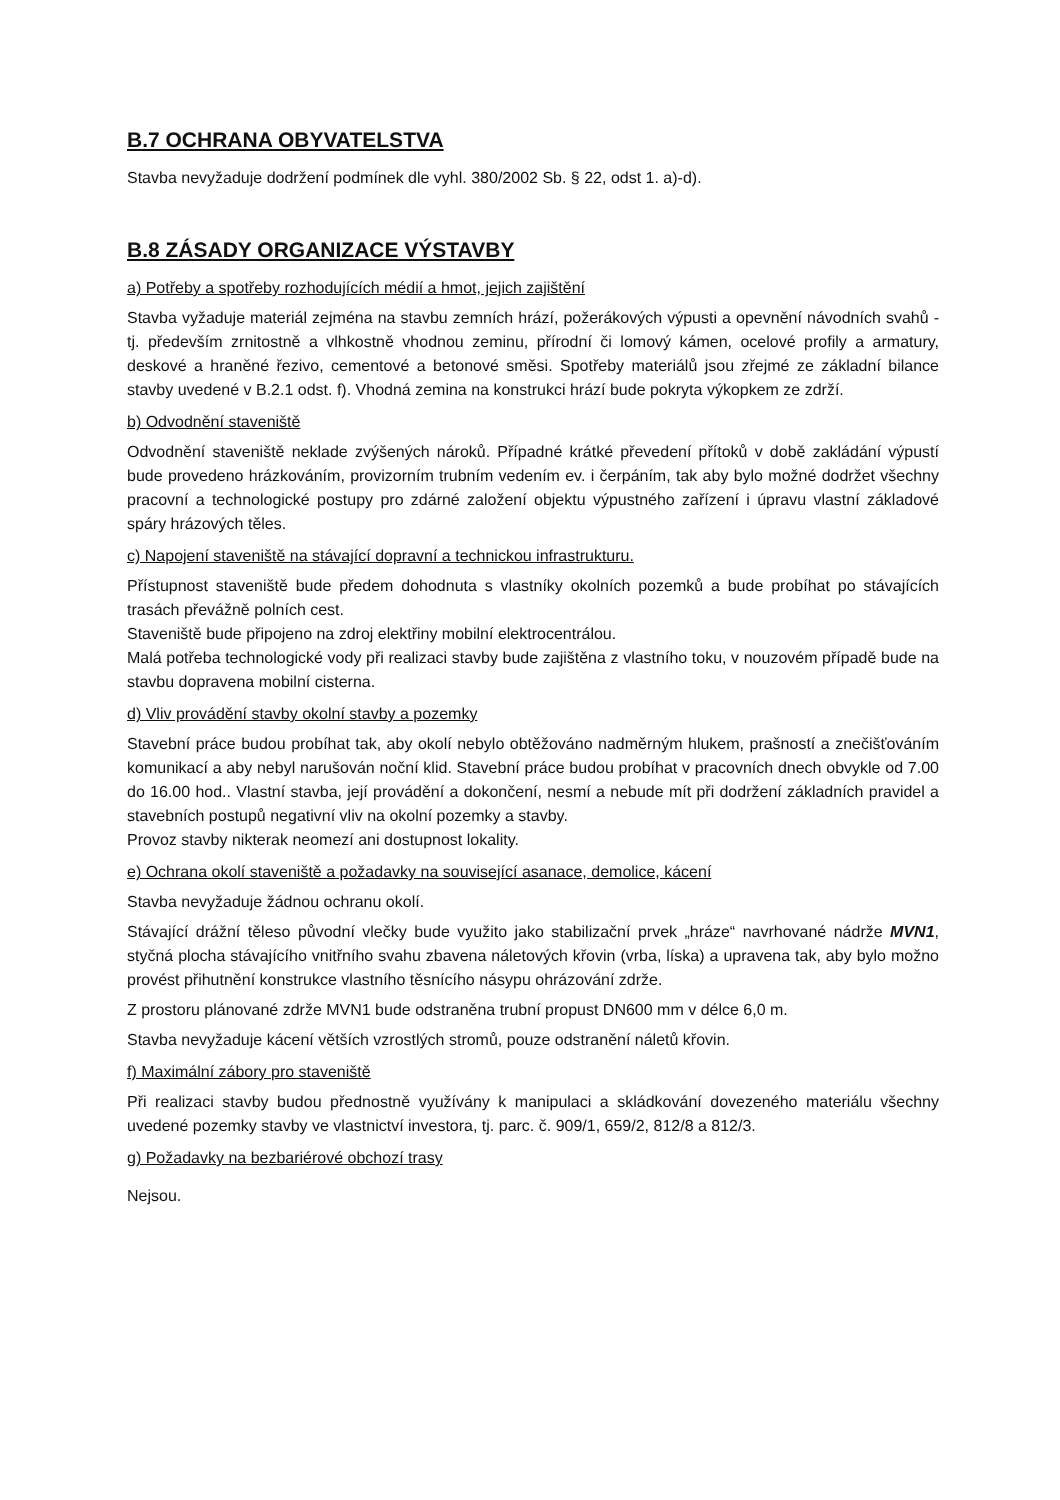B.7 OCHRANA OBYVATELSTVA
Stavba nevyžaduje dodržení podmínek dle vyhl. 380/2002 Sb. § 22, odst 1. a)-d).
B.8 ZÁSADY ORGANIZACE VÝSTAVBY
a) Potřeby a spotřeby rozhodujících médií a hmot, jejich zajištění
Stavba vyžaduje materiál zejména na stavbu zemních hrází, požerákových výpusti a opevnění návodních svahů - tj. především zrnitostně a vlhkostně vhodnou zeminu, přírodní či lomový kámen, ocelové profily a armatury, deskové a hraněné řezivo, cementové a betonové směsi. Spotřeby materiálů jsou zřejmé ze základní bilance stavby uvedené v B.2.1 odst. f). Vhodná zemina na konstrukci hrází bude pokryta výkopkem ze zdrží.
b) Odvodnění staveniště
Odvodnění staveniště neklade zvýšených nároků. Případné krátké převedení přítoků v době zakládání výpustí bude provedeno hrázkováním, provizorním trubním vedením ev. i čerpáním, tak aby bylo možné dodržet všechny pracovní a technologické postupy pro zdárné založení objektu výpustného zařízení i úpravu vlastní základové spáry hrázových těles.
c) Napojení staveniště na stávající dopravní a technickou infrastrukturu.
Přístupnost staveniště bude předem dohodnuta s vlastníky okolních pozemků a bude probíhat po stávajících trasách převážně polních cest.
Staveniště bude připojeno na zdroj elektřiny mobilní elektrocentrálou.
Malá potřeba technologické vody při realizaci stavby bude zajištěna z vlastního toku, v nouzovém případě bude na stavbu dopravena mobilní cisterna.
d) Vliv provádění stavby okolní stavby a pozemky
Stavební práce budou probíhat tak, aby okolí nebylo obtěžováno nadměrným hlukem, prašností a znečišťováním komunikací a aby nebyl narušován noční klid. Stavební práce budou probíhat v pracovních dnech obvykle od 7.00 do 16.00 hod.. Vlastní stavba, její provádění a dokončení, nesmí a nebude mít při dodržení základních pravidel a stavebních postupů negativní vliv na okolní pozemky a stavby.
Provoz stavby nikterak neomezí ani dostupnost lokality.
e) Ochrana okolí staveniště a požadavky na související asanace, demolice, kácení
Stavba nevyžaduje žádnou ochranu okolí.
Stávající drážní těleso původní vlečky bude využito jako stabilizační prvek „hráze“ navrhované nádrže MVN1, styčná plocha stávajícího vnitřního svahu zbavena náletových křovin (vrba, líska) a upravena tak, aby bylo možno provést přihutnění konstrukce vlastního těsnícího násypu ohrázování zdrže.
Z prostoru plánované zdrže MVN1 bude odstraněna trubní propust DN600 mm v délce 6,0 m.
Stavba nevyžaduje kácení větších vzrostlých stromů, pouze odstranění náletů křovin.
f) Maximální zábory pro staveniště
Při realizaci stavby budou přednostně využívány k manipulaci a skládkování dovezeného materiálu všechny uvedené pozemky stavby ve vlastnictví investora, tj. parc. č. 909/1, 659/2, 812/8 a 812/3.
g) Požadavky na bezbariérové obchozí trasy
Nejsou.